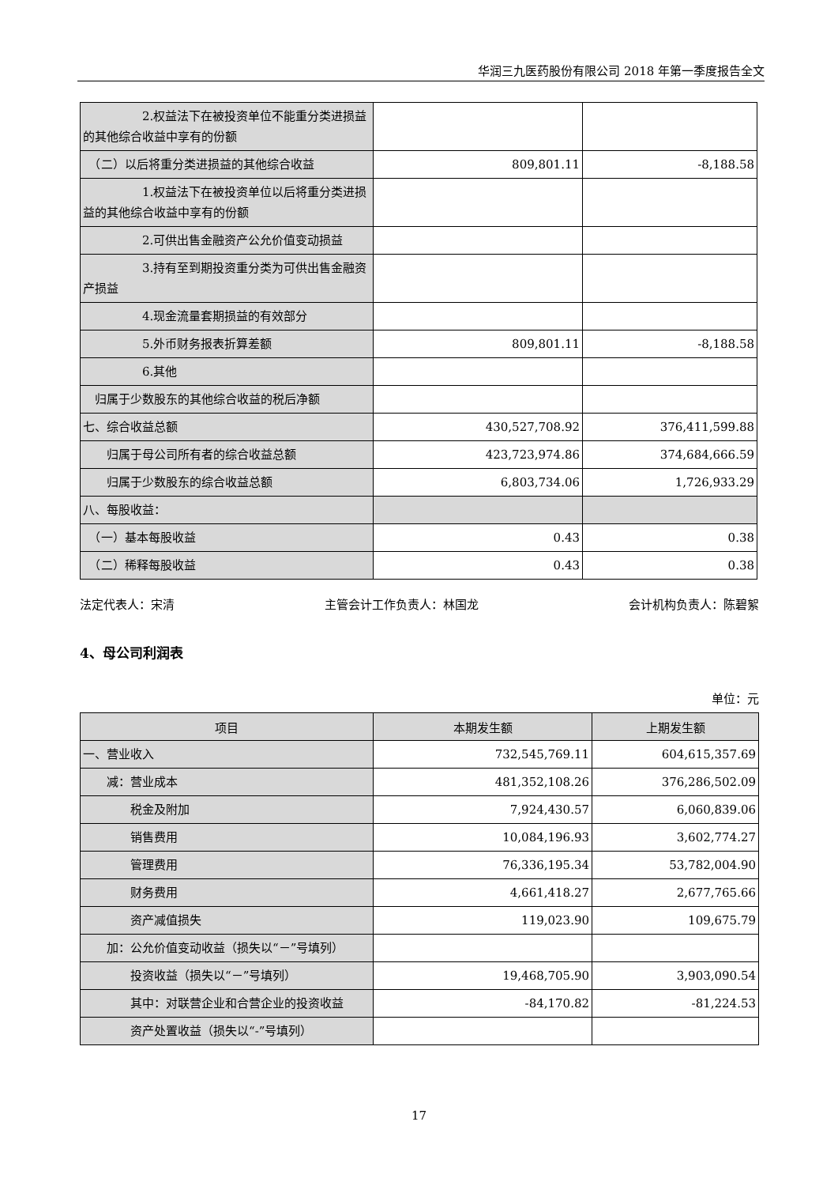华润三九医药股份有限公司 2018 年第一季度报告全文
| 2.权益法下在被投资单位不能重分类进损益的其他综合收益中享有的份额 | | |
| （二）以后将重分类进损益的其他综合收益 | 809,801.11 | -8,188.58 |
| 1.权益法下在被投资单位以后将重分类进损益的其他综合收益中享有的份额 | | |
| 2.可供出售金融资产公允价值变动损益 | | |
| 3.持有至到期投资重分类为可供出售金融资产损益 | | |
| 4.现金流量套期损益的有效部分 | | |
| 5.外币财务报表折算差额 | 809,801.11 | -8,188.58 |
| 6.其他 | | |
| 归属于少数股东的其他综合收益的税后净额 | | |
| 七、综合收益总额 | 430,527,708.92 | 376,411,599.88 |
| 归属于母公司所有者的综合收益总额 | 423,723,974.86 | 374,684,666.59 |
| 归属于少数股东的综合收益总额 | 6,803,734.06 | 1,726,933.29 |
| 八、每股收益： | | |
| （一）基本每股收益 | 0.43 | 0.38 |
| （二）稀释每股收益 | 0.43 | 0.38 |
法定代表人：宋清 主管会计工作负责人：林国龙 会计机构负责人：陈碧絮
4、母公司利润表
单位：元
| 项目 | 本期发生额 | 上期发生额 |
| --- | --- | --- |
| 一、营业收入 | 732,545,769.11 | 604,615,357.69 |
| 减：营业成本 | 481,352,108.26 | 376,286,502.09 |
| 税金及附加 | 7,924,430.57 | 6,060,839.06 |
| 销售费用 | 10,084,196.93 | 3,602,774.27 |
| 管理费用 | 76,336,195.34 | 53,782,004.90 |
| 财务费用 | 4,661,418.27 | 2,677,765.66 |
| 资产减值损失 | 119,023.90 | 109,675.79 |
| 加：公允价值变动收益（损失以“－”号填列） | | |
| 投资收益（损失以“－”号填列） | 19,468,705.90 | 3,903,090.54 |
| 其中：对联营企业和合营企业的投资收益 | -84,170.82 | -81,224.53 |
| 资产处置收益（损失以“-”号填列） | | |
17